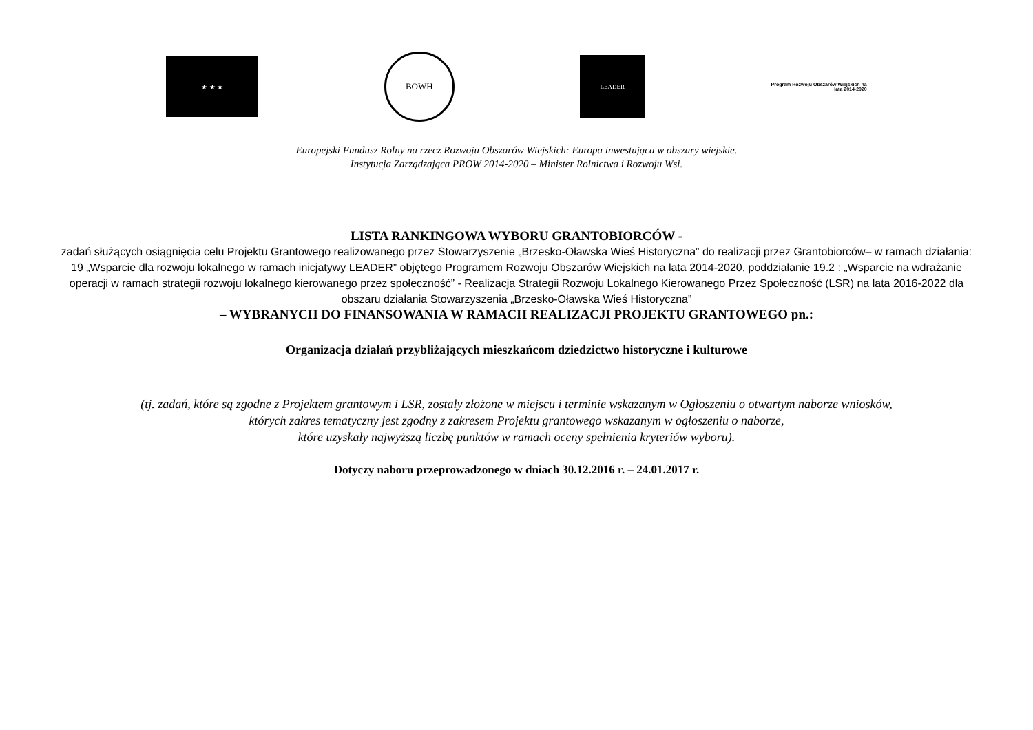★ ★ ★
BOWH
LEADER
Program Rozwoju Obszarów Wiejskich na lata 2014-2020
Europejski Fundusz Rolny na rzecz Rozwoju Obszarów Wiejskich: Europa inwestująca w obszary wiejskie.
Instytucja Zarządzająca PROW 2014-2020 – Minister Rolnictwa i Rozwoju Wsi.
LISTA RANKINGOWA WYBORU GRANTOBIORCÓW -
zadań służących osiągnięcia celu Projektu Grantowego realizowanego przez Stowarzyszenie „Brzesko-Oławska Wieś Historyczna” do realizacji przez Grantobiorców– w ramach działania: 19 „Wsparcie dla rozwoju lokalnego w ramach inicjatywy LEADER” objętego Programem Rozwoju Obszarów Wiejskich na lata 2014-2020, poddziałanie 19.2 : „Wsparcie na wdrażanie operacji w ramach strategii rozwoju lokalnego kierowanego przez społeczność” - Realizacja Strategii Rozwoju Lokalnego Kierowanego Przez Społeczność (LSR) na lata 2016-2022 dla obszaru działania Stowarzyszenia „Brzesko-Oławska Wieś Historyczna”
– WYBRANYCH DO FINANSOWANIA W RAMACH REALIZACJI PROJEKTU GRANTOWEGO pn.:
Organizacja działań przybliżających mieszkańcom dziedzictwo historyczne i kulturowe
(tj. zadań, które są zgodne z Projektem grantowym i LSR, zostały złożone w miejscu i terminie wskazanym w Ogłoszeniu o otwartym naborze wniosków,
których zakres tematyczny jest zgodny z zakresem Projektu grantowego wskazanym w ogłoszeniu o naborze,
które uzyskały najwyższą liczbę punktów w ramach oceny spełnienia kryteriów wyboru).
Dotyczy naboru przeprowadzonego w dniach 30.12.2016 r. – 24.01.2017 r.